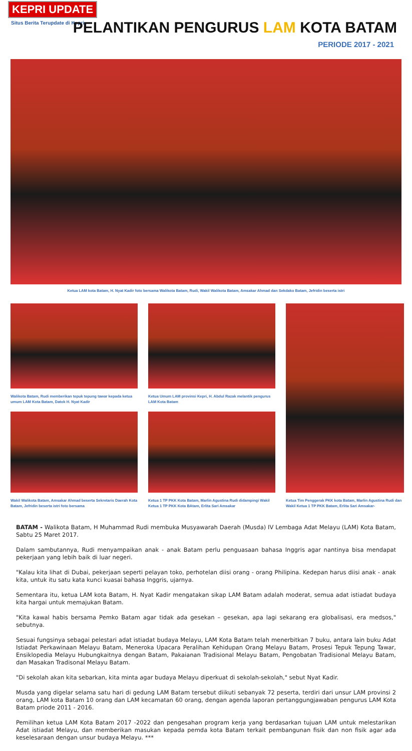KEPRI UPDATE
Situs Berita Terupdate di Kepri
PELANTIKAN PENGURUS LAM KOTA BATAM
PERIODE 2017 - 2021
Ketua LAM kota Batam, H. Nyat Kadir foto bersama Walikota Batam, Rudi, Wakil Walikota Batam, Amsakar Ahmad dan Sekdako Batam, Jefridin beserta istri
Walikota Batam, Rudi memberikan tepuk tepung tawar kepada ketua umum LAM Kota Batam, Datok H. Nyat Kadir
Wakil Walikota Batam, Amsakar Ahmad beserta Sekretaris Daerah Kota Batam, Jefridin beserta istri foto bersama
Ketua Umum LAM provinsi Kepri, H. Abdul Razak melantik pengurus LAM Kota Batam
Ketua 1 TP PKK Kota Batam, Marlin Agustina Rudi didampingi Wakil Ketua 1 TP PKK Kota BAtam, Erlita Sari Amsakar
Ketua Tim Penggerak PKK kota Batam, Marlin Agustina Rudi dan Wakil Ketua 1 TP PKK Batam, Erlita Sari Amsakar-
BATAM - Walikota Batam, H Muhammad Rudi membuka Musyawarah Daerah (Musda) IV Lembaga Adat Melayu (LAM) Kota Batam, Sabtu 25 Maret 2017.
Dalam sambutannya, Rudi menyampaikan anak - anak Batam perlu penguasaan bahasa Inggris agar nantinya bisa mendapat pekerjaan yang lebih baik di luar negeri.
"Kalau kita lihat di Dubai, pekerjaan seperti pelayan toko, perhotelan diisi orang - orang Philipina. Kedepan harus diisi anak - anak kita, untuk itu satu kata kunci kuasai bahasa Inggris, ujarnya.
Sementara itu, ketua LAM kota Batam, H. Nyat Kadir mengatakan sikap LAM Batam adalah moderat, semua adat istiadat budaya kita hargai untuk memajukan Batam.
"Kita kawal habis bersama Pemko Batam agar tidak ada gesekan – gesekan, apa lagi sekarang era globalisasi, era medsos," sebutnya.
Sesuai fungsinya sebagai pelestari adat istiadat budaya Melayu, LAM Kota Batam telah menerbitkan 7 buku, antara lain buku Adat Istiadat Perkawinaan Melayu Batam, Meneroka Upacara Peralihan Kehidupan Orang Melayu Batam, Prosesi Tepuk Tepung Tawar, Ensiklopedia Melayu Hubungkaitnya dengan Batam, Pakaianan Tradisional Melayu Batam, Pengobatan Tradisional Melayu Batam, dan Masakan Tradisonal Melayu Batam.
"Di sekolah akan kita sebarkan, kita minta agar budaya Melayu diperkuat di sekolah-sekolah," sebut Nyat Kadir.
Musda yang digelar selama satu hari di gedung LAM Batam tersebut diikuti sebanyak 72 peserta, terdiri dari unsur LAM provinsi 2 orang, LAM kota Batam 10 orang dan LAM kecamatan 60 orang, dengan agenda laporan pertanggungjawaban pengurus LAM Kota Batam priode 2011 - 2016.
Pemilihan ketua LAM Kota Batam 2017 -2022 dan pengesahan program kerja yang berdasarkan tujuan LAM untuk melestarikan Adat istiadat Melayu, dan memberikan masukan kepada pemda kota Batam terkait pembangunan fisik dan non fisik agar ada keselesaraan dengan unsur budaya Melayu. ***